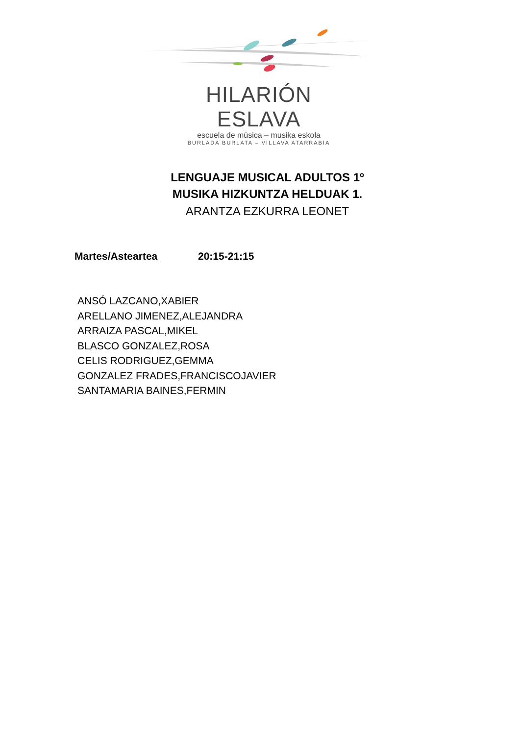HILARIÓN ESLAVA
escuela de música – musika eskola
BURLADA BURLATA – VILLAVA ATARRABIA
LENGUAJE MUSICAL ADULTOS 1º
MUSIKA HIZKUNTZA HELDUAK 1.
ARANTZA EZKURRA LEONET
Martes/Asteartea 20:15-21:15
ANSÓ LAZCANO,XABIER
ARELLANO JIMENEZ,ALEJANDRA
ARRAIZA PASCAL,MIKEL
BLASCO GONZALEZ,ROSA
CELIS RODRIGUEZ,GEMMA
GONZALEZ FRADES,FRANCISCOJAVIER
SANTAMARIA BAINES,FERMIN